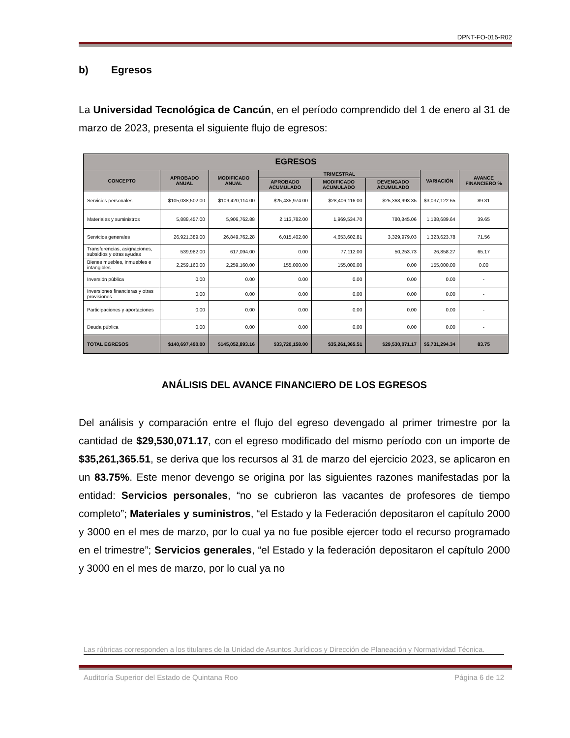DPNT-FO-015-R02
b) Egresos
La Universidad Tecnológica de Cancún, en el período comprendido del 1 de enero al 31 de marzo de 2023, presenta el siguiente flujo de egresos:
| EGRESOS | | | | | | | |
| --- | --- | --- | --- | --- | --- | --- | --- |
| CONCEPTO | APROBADO ANUAL | MODIFICADO ANUAL | TRIMESTRAL | | | VARIACIÓN | AVANCE FINANCIERO % |
| | | | APROBADO ACUMULADO | MODIFICADO ACUMULADO | DEVENGADO ACUMULADO | | |
| Servicios personales | $105,088,502.00 | $109,420,114.00 | $25,435,974.00 | $28,406,116.00 | $25,368,993.35 | $3,037,122.65 | 89.31 |
| Materiales y suministros | 5,888,457.00 | 5,906,762.88 | 2,113,782.00 | 1,969,534.70 | 780,845.06 | 1,188,689.64 | 39.65 |
| Servicios generales | 26,921,389.00 | 26,849,762.28 | 6,015,402.00 | 4,653,602.81 | 3,329,979.03 | 1,323,623.78 | 71.56 |
| Transferencias, asignaciones, subsidios y otras ayudas | 539,982.00 | 617,094.00 | 0.00 | 77,112.00 | 50,253.73 | 26,858.27 | 65.17 |
| Bienes muebles, inmuebles e intangibles | 2,259,160.00 | 2,259,160.00 | 155,000.00 | 155,000.00 | 0.00 | 155,000.00 | 0.00 |
| Inversión pública | 0.00 | 0.00 | 0.00 | 0.00 | 0.00 | 0.00 | - |
| Inversiones financieras y otras provisiones | 0.00 | 0.00 | 0.00 | 0.00 | 0.00 | 0.00 | - |
| Participaciones y aportaciones | 0.00 | 0.00 | 0.00 | 0.00 | 0.00 | 0.00 | - |
| Deuda pública | 0.00 | 0.00 | 0.00 | 0.00 | 0.00 | 0.00 | - |
| TOTAL EGRESOS | $140,697,490.00 | $145,052,893.16 | $33,720,158.00 | $35,261,365.51 | $29,530,071.17 | $5,731,294.34 | 83.75 |
ANÁLISIS DEL AVANCE FINANCIERO DE LOS EGRESOS
Del análisis y comparación entre el flujo del egreso devengado al primer trimestre por la cantidad de $29,530,071.17, con el egreso modificado del mismo período con un importe de $35,261,365.51, se deriva que los recursos al 31 de marzo del ejercicio 2023, se aplicaron en un 83.75%. Este menor devengo se origina por las siguientes razones manifestadas por la entidad: Servicios personales, “no se cubrieron las vacantes de profesores de tiempo completo”; Materiales y suministros, “el Estado y la Federación depositaron el capítulo 2000 y 3000 en el mes de marzo, por lo cual ya no fue posible ejercer todo el recurso programado en el trimestre”; Servicios generales, “el Estado y la federación depositaron el capítulo 2000 y 3000 en el mes de marzo, por lo cual ya no
Las rúbricas corresponden a los titulares de la Unidad de Asuntos Jurídicos y Dirección de Planeación y Normatividad Técnica.
Auditoría Superior del Estado de Quintana Roo Página 6 de 12